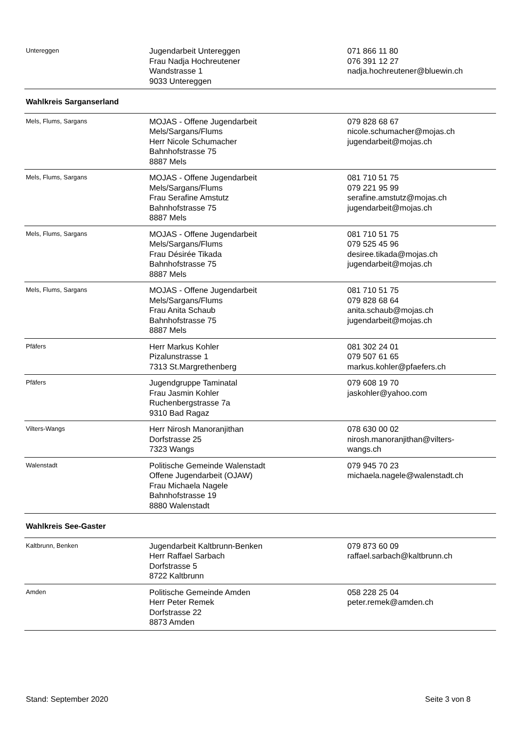| Untereggen | Jugendarbeit Untereggen Frau Nadja Hochreutener Wandstrasse 1 9033 Untereggen | 071 866 11 80 076 391 12 27 nadja.hochreutener@bluewin.ch |
| Wahlkreis Sarganserland | | |
| Mels, Flums, Sargans | MOJAS - Offene Jugendarbeit Mels/Sargans/Flums Herr Nicole Schumacher Bahnhofstrasse 75 8887 Mels | 079 828 68 67 nicole.schumacher@mojas.ch jugendarbeit@mojas.ch |
| Mels, Flums, Sargans | MOJAS - Offene Jugendarbeit Mels/Sargans/Flums Frau Serafine Amstutz Bahnhofstrasse 75 8887 Mels | 081 710 51 75 079 221 95 99 serafine.amstutz@mojas.ch jugendarbeit@mojas.ch |
| Mels, Flums, Sargans | MOJAS - Offene Jugendarbeit Mels/Sargans/Flums Frau Désirée Tikada Bahnhofstrasse 75 8887 Mels | 081 710 51 75 079 525 45 96 desiree.tikada@mojas.ch jugendarbeit@mojas.ch |
| Mels, Flums, Sargans | MOJAS - Offene Jugendarbeit Mels/Sargans/Flums Frau Anita Schaub Bahnhofstrasse 75 8887 Mels | 081 710 51 75 079 828 68 64 anita.schaub@mojas.ch jugendarbeit@mojas.ch |
| Pfäfers | Herr Markus Kohler Pizalunstrasse 1 7313 St.Margrethenberg | 081 302 24 01 079 507 61 65 markus.kohler@pfaefers.ch |
| Pfäfers | Jugendgruppe Taminatal Frau Jasmin Kohler Ruchenbergstrasse 7a 9310 Bad Ragaz | 079 608 19 70 jaskohler@yahoo.com |
| Vilters-Wangs | Herr Nirosh Manoranjithan Dorfstrasse 25 7323 Wangs | 078 630 00 02 nirosh.manoranjithan@vilters- wangs.ch |
| Walenstadt | Politische Gemeinde Walenstadt Offene Jugendarbeit (OJAW) Frau Michaela Nagele Bahnhofstrasse 19 8880 Walenstadt | 079 945 70 23 michaela.nagele@walenstadt.ch |
| Wahlkreis See-Gaster | | |
| Kaltbrunn, Benken | Jugendarbeit Kaltbrunn-Benken Herr Raffael Sarbach Dorfstrasse 5 8722 Kaltbrunn | 079 873 60 09 raffael.sarbach@kaltbrunn.ch |
| Amden | Politische Gemeinde Amden Herr Peter Remek Dorfstrasse 22 8873 Amden | 058 228 25 04 peter.remek@amden.ch |
Stand: September 2020 Seite 3 von 8